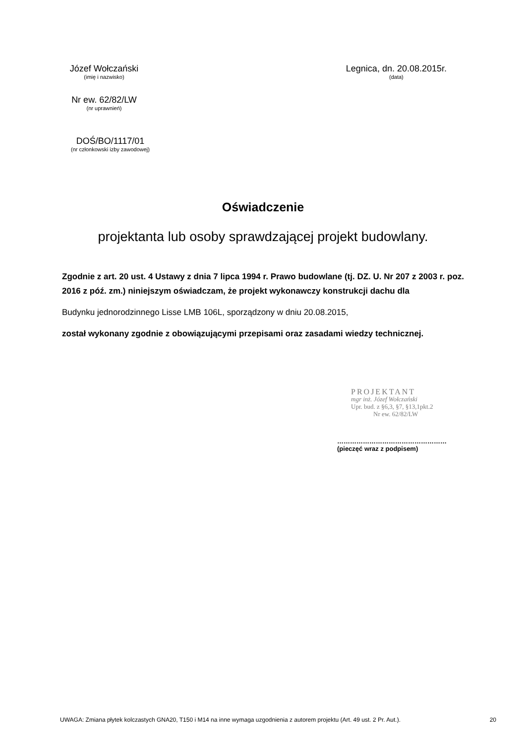Józef Wołczański
(imię i nazwisko)
Nr ew. 62/82/LW
(nr uprawnień)
DOŚ/BO/1117/01
(nr członkowski izby zawodowej)
Legnica, dn. 20.08.2015r.
(data)
Oświadczenie
projektanta lub osoby sprawdzającej projekt budowlany.
Zgodnie z art. 20 ust. 4 Ustawy z dnia 7 lipca 1994 r. Prawo budowlane (tj. DZ. U. Nr 207 z 2003 r. poz. 2016 z póź. zm.) niniejszym oświadczam, że projekt wykonawczy konstrukcji dachu dla
Budynku jednorodzinnego Lisse LMB 106L, sporządzony w dniu 20.08.2015,
został wykonany zgodnie z obowiązującymi przepisami oraz zasadami wiedzy technicznej.
PROJEKTANT
mgr inż. Józef Wołczański
Upr. bud. z §6,3, §7, §13,1pkt.2
Nr ew. 62/82/LW
……………………………………………
(pieczęć wraz z podpisem)
UWAGA: Zmiana płytek kolczastych GNA20, T150 i M14 na inne wymaga uzgodnienia z autorem projektu (Art. 49 ust. 2 Pr. Aut.). 20